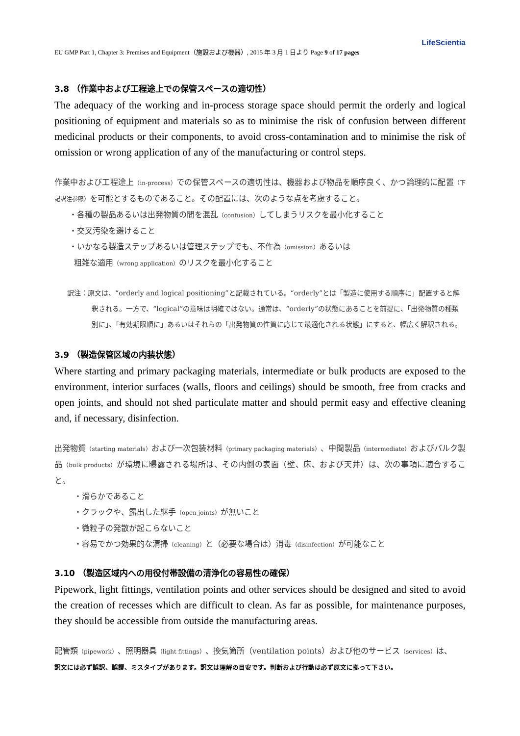LifeScientia
EU GMP Part 1, Chapter 3: Premises and Equipment（施設および機器）, 2015 年 3 月 1 日より Page 9 of 17 pages
3.8 （作業中および工程途上での保管スペースの適切性）
The adequacy of the working and in-process storage space should permit the orderly and logical positioning of equipment and materials so as to minimise the risk of confusion between different medicinal products or their components, to avoid cross-contamination and to minimise the risk of omission or wrong application of any of the manufacturing or control steps.
作業中および工程途上（in-process）での保管スペースの適切性は、機器および物品を順序良く、かつ論理的に配置（下記訳注参照）を可能とするものであること。その配置には、次のような点を考慮すること。
・各種の製品あるいは出発物質の間を混乱（confusion）してしまうリスクを最小化すること
・交叉汚染を避けること
・いかなる製造ステップあるいは管理ステップでも、不作為（omission）あるいは
粗雑な適用（wrong application）のリスクを最小化すること
訳注：原文は、“orderly and logical positioning”と記載されている。“orderly”とは「製造に使用する順序に」配置すると解釈される。一方で、“logical”の意味は明確ではない。通常は、“orderly”の状態にあることを前提に、「出発物質の種類別に」、「有効期限順に」あるいはそれらの「出発物質の性質に応じて最適化される状態」にすると、幅広く解釈される。
3.9 （製造保管区域の内装状態）
Where starting and primary packaging materials, intermediate or bulk products are exposed to the environment, interior surfaces (walls, floors and ceilings) should be smooth, free from cracks and open joints, and should not shed particulate matter and should permit easy and effective cleaning and, if necessary, disinfection.
出発物質（starting materials）および一次包装材料（primary packaging materials）、中間製品（intermediate）およびバルク製品（bulk products）が環境に曝露される場所は、その内側の表面（壁、床、および天井）は、次の事項に適合すること。
・滑らかであること
・クラックや、露出した継手（open joints）が無いこと
・微粒子の発散が起こらないこと
・容易でかつ効果的な清掃（cleaning）と（必要な場合は）消毒（disinfection）が可能なこと
3.10 （製造区域内への用役付帯設備の清浄化の容易性の確保）
Pipework, light fittings, ventilation points and other services should be designed and sited to avoid the creation of recesses which are difficult to clean. As far as possible, for maintenance purposes, they should be accessible from outside the manufacturing areas.
配管類（pipework）、照明器具（light fittings）、換気箇所（ventilation points）および他のサービス（services）は、
訳文には必ず誤訳、誤謬、ミスタイプがあります。訳文は理解の目安です。判断および行動は必ず原文に拠って下さい。